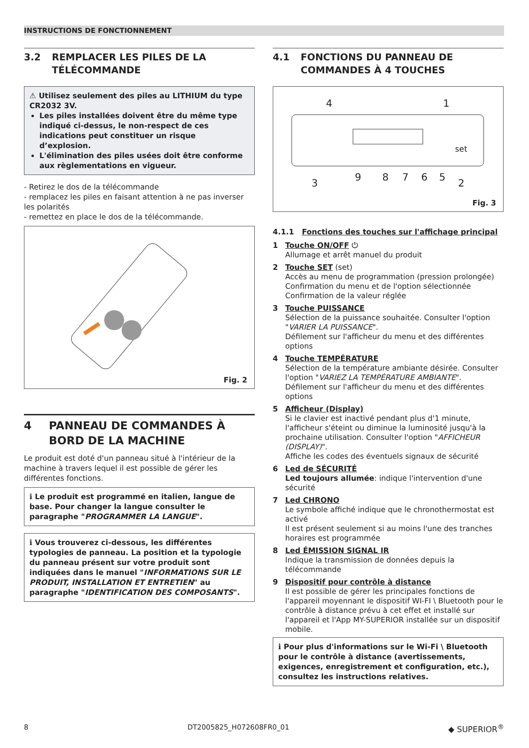INSTRUCTIONS DE FONCTIONNEMENT
3.2 REMPLACER LES PILES DE LA TÉLÉCOMMANDE
⚠ Utilisez seulement des piles au LITHIUM du type CR2032 3V.
Les piles installées doivent être du même type indiqué ci-dessus, le non-respect de ces indications peut constituer un risque d’explosion.
L'élimination des piles usées doit être conforme aux règlementations en vigueur.
- Retirez le dos de la télécommande
- remplacez les piles en faisant attention à ne pas inverser les polarités
- remettez en place le dos de la télécommande.
Fig. 2
4 PANNEAU DE COMMANDES À BORD DE LA MACHINE
Le produit est doté d'un panneau situé à l'intérieur de la machine à travers lequel il est possible de gérer les différentes fonctions.
ℹ Le produit est programmé en italien, langue de base. Pour changer la langue consulter le paragraphe "PROGRAMMER LA LANGUE".
ℹ Vous trouverez ci-dessous, les différentes typologies de panneau. La position et la typologie du panneau présent sur votre produit sont indiquées dans le manuel "INFORMATIONS SUR LE PRODUIT, INSTALLATION ET ENTRETIEN" au paragraphe "IDENTIFICATION DES COMPOSANTS".
4.1 FONCTIONS DU PANNEAU DE COMMANDES À 4 TOUCHES
4
1
3
9
8
7
6
5
2
set
Fig. 3
4.1.1 Fonctions des touches sur l'affichage principal
1 Touche ON/OFF ⏻
Allumage et arrêt manuel du produit
2 Touche SET (set)
Accès au menu de programmation (pression prolongée)
Confirmation du menu et de l'option sélectionnée
Confirmation de la valeur réglée
3 Touche PUISSANCE
Sélection de la puissance souhaitée. Consulter l'option "VARIER LA PUISSANCE".
Défilement sur l'afficheur du menu et des différentes options
4 Touche TEMPÉRATURE
Sélection de la température ambiante désirée. Consulter l'option "VARIEZ LA TEMPÉRATURE AMBIANTE".
Défilement sur l'afficheur du menu et des différentes options
5 Afficheur (Display)
Si le clavier est inactivé pendant plus d'1 minute, l'afficheur s'éteint ou diminue la luminosité jusqu'à la prochaine utilisation. Consulter l'option "AFFICHEUR (DISPLAY)".
Affiche les codes des éventuels signaux de sécurité
6 Led de SÉCURITÉ
Led toujours allumée: indique l'intervention d'une sécurité
7 Led CHRONO
Le symbole affiché indique que le chronothermostat est activé
Il est présent seulement si au moins l'une des tranches horaires est programmée
8 Led ÉMISSION SIGNAL IR
Indique la transmission de données depuis la télécommande
9 Dispositif pour contrôle à distance
Il est possible de gérer les principales fonctions de l'appareil moyennant le dispositif WI-FI \ Bluetooth pour le contrôle à distance prévu à cet effet et installé sur l'appareil et l'App MY-SUPERIOR installée sur un dispositif mobile.
ℹ Pour plus d'informations sur le Wi-Fi \ Bluetooth pour le contrôle à distance (avertissements, exigences, enregistrement et configuration, etc.), consultez les instructions relatives.
8 DT2005825_H072608FR0_01 ◆ SUPERIOR<sup>®</sup>